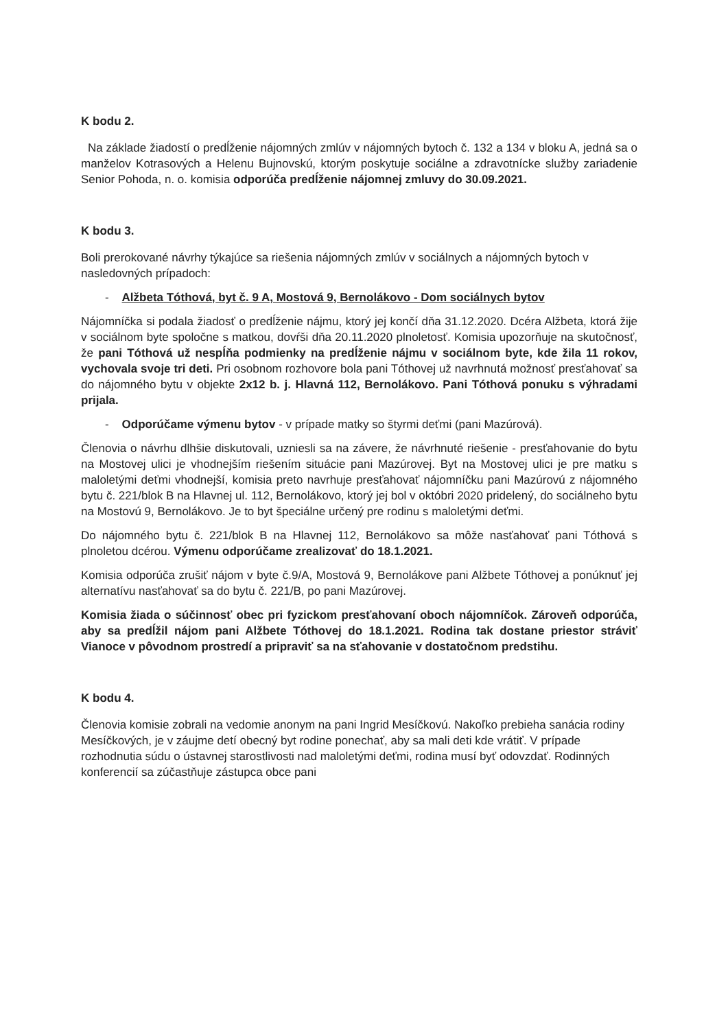K bodu 2.
Na základe žiadostí o predĺženie nájomných zmlúv v nájomných bytoch č. 132 a 134 v bloku A, jedná sa o manželov Kotrasových a Helenu Bujnovskú, ktorým poskytuje sociálne a zdravotnícke služby zariadenie Senior Pohoda, n. o. komisia odporúča predĺženie nájomnej zmluvy do 30.09.2021.
K bodu 3.
Boli prerokované návrhy týkajúce sa riešenia nájomných zmlúv v sociálnych a nájomných bytoch v nasledovných prípadoch:
- Alžbeta Tóthová, byt č. 9 A, Mostová 9, Bernolákovo - Dom sociálnych bytov
Nájomníčka si podala žiadosť o predĺženie nájmu, ktorý jej končí dňa 31.12.2020. Dcéra Alžbeta, ktorá žije v sociálnom byte spoločne s matkou, dovŕši dňa 20.11.2020 plnoletosť. Komisia upozorňuje na skutočnosť, že pani Tóthová už nespĺňa podmienky na predĺženie nájmu v sociálnom byte, kde žila 11 rokov, vychovala svoje tri deti. Pri osobnom rozhovore bola pani Tóthovej už navrhnutá možnosť presťahovať sa do nájomného bytu v objekte 2x12 b. j. Hlavná 112, Bernolákovo. Pani Tóthová ponuku s výhradami prijala.
- Odporúčame výmenu bytov - v prípade matky so štyrmi deťmi (pani Mazúrová).
Členovia o návrhu dlhšie diskutovali, uzniesli sa na závere, že návrhnuté riešenie - presťahovanie do bytu na Mostovej ulici je vhodnejším riešením situácie pani Mazúrovej. Byt na Mostovej ulici je pre matku s maloletými deťmi vhodnejší, komisia preto navrhuje presťahovať nájomníčku pani Mazúrovú z nájomného bytu č. 221/blok B na Hlavnej ul. 112, Bernolákovo, ktorý jej bol v októbri 2020 pridelený, do sociálneho bytu na Mostovú 9, Bernolákovo. Je to byt špeciálne určený pre rodinu s maloletými deťmi.
Do nájomného bytu č. 221/blok B na Hlavnej 112, Bernolákovo sa môže nasťahovať pani Tóthová s plnoletou dcérou. Výmenu odporúčame zrealizovať do 18.1.2021.
Komisia odporúča zrušiť nájom v byte č.9/A, Mostová 9, Bernolákove pani Alžbete Tóthovej a ponúknuť jej alternatívu nasťahovať sa do bytu č. 221/B, po pani Mazúrovej.
Komisia žiada o súčinnosť obec pri fyzickom presťahovaní oboch nájomníčok. Zároveň odporúča, aby sa predĺžil nájom pani Alžbete Tóthovej do 18.1.2021. Rodina tak dostane priestor stráviť Vianoce v pôvodnom prostredí a pripraviť sa na sťahovanie v dostatočnom predstihu.
K bodu 4.
Členovia komisie zobrali na vedomie anonym na pani Ingrid Mesíčkovú. Nakoľko prebieha sanácia rodiny Mesíčkových, je v záujme detí obecný byt rodine ponechať, aby sa mali deti kde vrátiť. V prípade rozhodnutia súdu o ústavnej starostlivosti nad maloletými deťmi, rodina musí byť odovzdať. Rodinných konferencií sa zúčastňuje zástupca obce pani